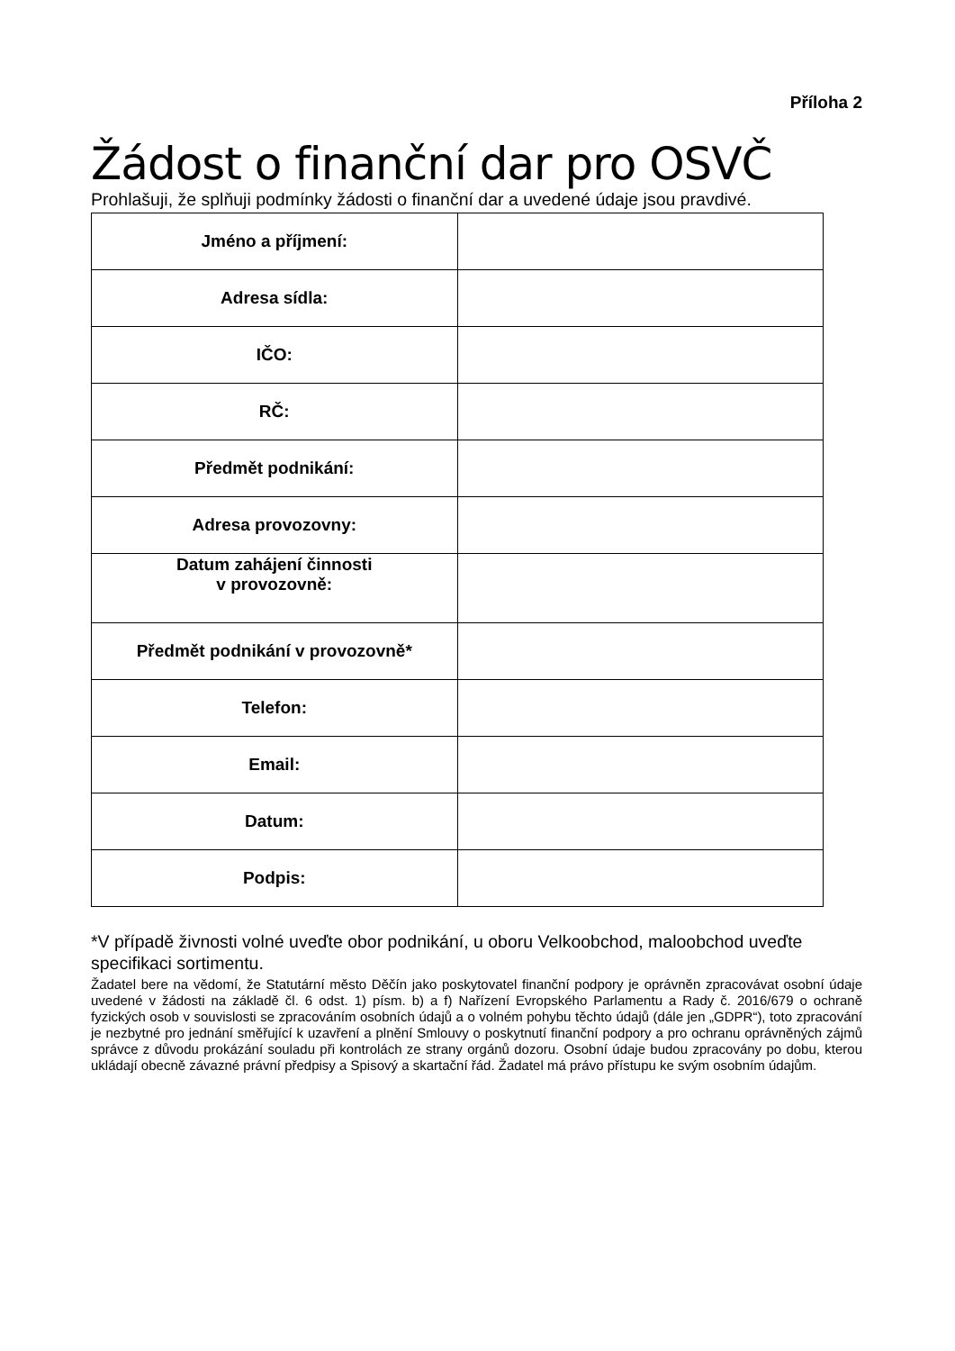Příloha 2
Žádost o finanční dar pro OSVČ
Prohlašuji, že splňuji podmínky žádosti o finanční dar a uvedené údaje jsou pravdivé.
| Jméno a příjmení: | |
| Adresa sídla: | |
| IČO: | |
| RČ: | |
| Předmět podnikání: | |
| Adresa provozovny: | |
| Datum zahájení činnosti v provozovně: | |
| Předmět podnikání v provozovně* | |
| Telefon: | |
| Email: | |
| Datum: | |
| Podpis: | |
*V případě živnosti volné uveďte obor podnikání, u oboru Velkoobchod, maloobchod uveďte specifikaci sortimentu.
Žadatel bere na vědomí, že Statutární město Děčín jako poskytovatel finanční podpory je oprávněn zpracovávat osobní údaje uvedené v žádosti na základě čl. 6 odst. 1) písm. b) a f) Nařízení Evropského Parlamentu a Rady č. 2016/679 o ochraně fyzických osob v souvislosti se zpracováním osobních údajů a o volném pohybu těchto údajů (dále jen „GDPR“), toto zpracování je nezbytné pro jednání směřující k uzavření a plnění Smlouvy o poskytnutí finanční podpory a pro ochranu oprávněných zájmů správce z důvodu prokázání souladu při kontrolách ze strany orgánů dozoru. Osobní údaje budou zpracovány po dobu, kterou ukládají obecně závazné právní předpisy a Spisový a skartační řád. Žadatel má právo přístupu ke svým osobním údajům.